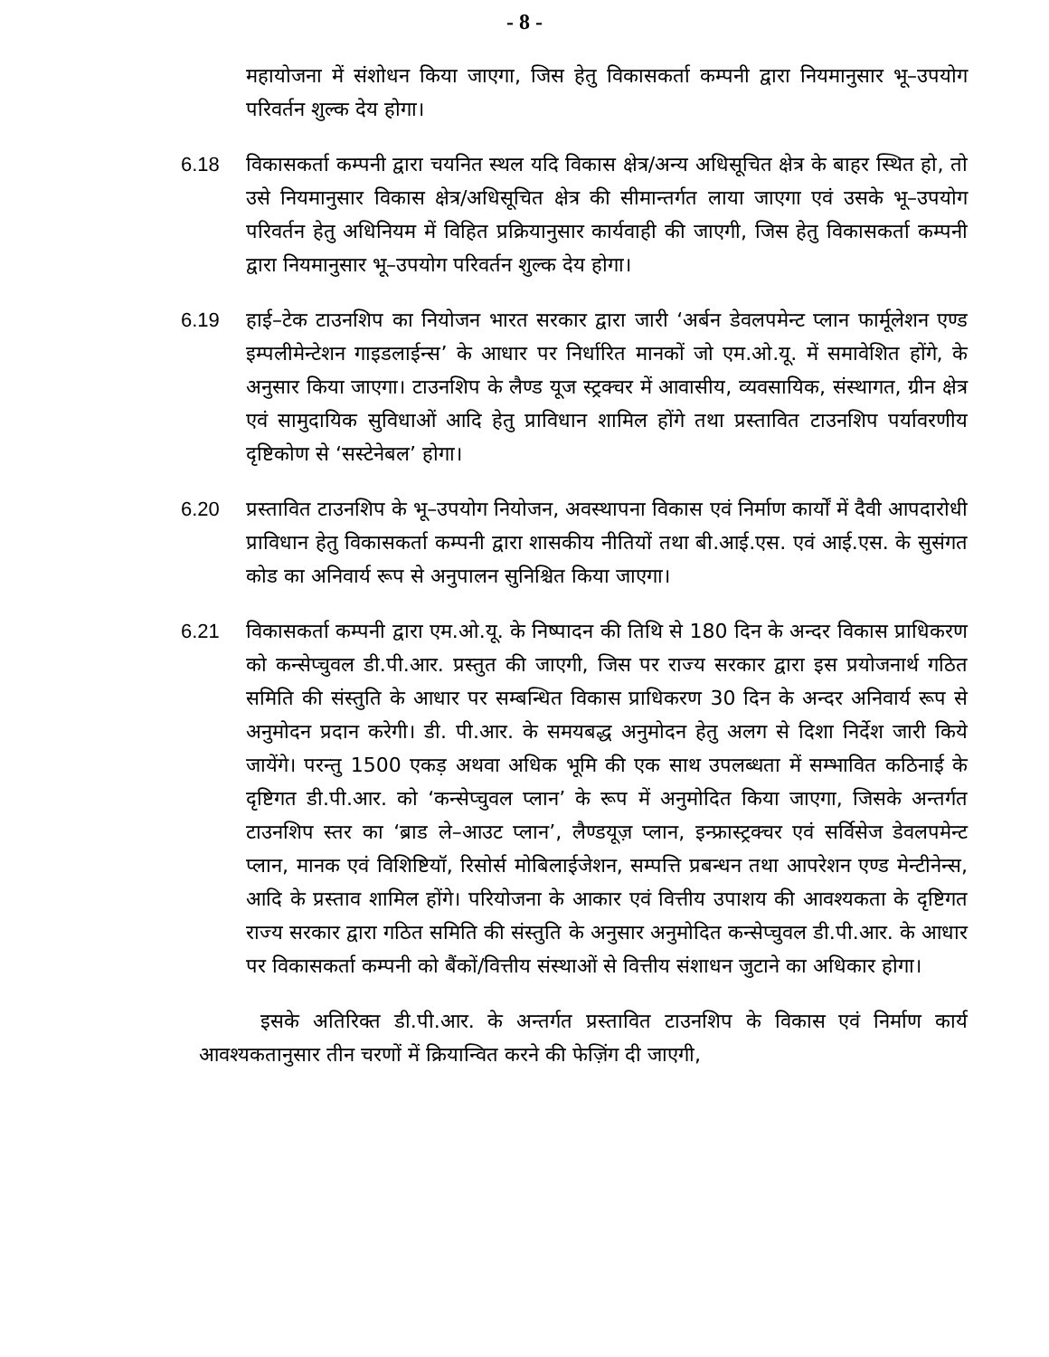- 8 -
महायोजना में संशोधन किया जाएगा, जिस हेतु विकासकर्ता कम्पनी द्वारा नियमानुसार भू–उपयोग परिवर्तन शुल्क देय होगा।
6.18 विकासकर्ता कम्पनी द्वारा चयनित स्थल यदि विकास क्षेत्र/अन्य अधिसूचित क्षेत्र के बाहर स्थित हो, तो उसे नियमानुसार विकास क्षेत्र/अधिसूचित क्षेत्र की सीमान्तर्गत लाया जाएगा एवं उसके भू–उपयोग परिवर्तन हेतु अधिनियम में विहित प्रक्रियानुसार कार्यवाही की जाएगी, जिस हेतु विकासकर्ता कम्पनी द्वारा नियमानुसार भू–उपयोग परिवर्तन शुल्क देय होगा।
6.19 हाई–टेक टाउनशिप का नियोजन भारत सरकार द्वारा जारी ‘अर्बन डेवलपमेन्ट प्लान फार्मूलेशन एण्ड इम्पलीमेन्टेशन गाइडलाईन्स’ के आधार पर निर्धारित मानकों जो एम.ओ.यू. में समावेशित होंगे, के अनुसार किया जाएगा। टाउनशिप के लैण्ड यूज स्ट्रक्चर में आवासीय, व्यवसायिक, संस्थागत, ग्रीन क्षेत्र एवं सामुदायिक सुविधाओं आदि हेतु प्राविधान शामिल होंगे तथा प्रस्तावित टाउनशिप पर्यावरणीय दृष्टिकोण से ‘सस्टेनेबल’ होगा।
6.20 प्रस्तावित टाउनशिप के भू–उपयोग नियोजन, अवस्थापना विकास एवं निर्माण कार्यों में दैवी आपदारोधी प्राविधान हेतु विकासकर्ता कम्पनी द्वारा शासकीय नीतियों तथा बी.आई.एस. एवं आई.एस. के सुसंगत कोड का अनिवार्य रूप से अनुपालन सुनिश्चित किया जाएगा।
6.21 विकासकर्ता कम्पनी द्वारा एम.ओ.यू. के निष्पादन की तिथि से 180 दिन के अन्दर विकास प्राधिकरण को कन्सेप्चुवल डी.पी.आर. प्रस्तुत की जाएगी, जिस पर राज्य सरकार द्वारा इस प्रयोजनार्थ गठित समिति की संस्तुति के आधार पर सम्बन्धित विकास प्राधिकरण 30 दिन के अन्दर अनिवार्य रूप से अनुमोदन प्रदान करेगी। डी. पी.आर. के समयबद्ध अनुमोदन हेतु अलग से दिशा निर्देश जारी किये जायेंगे। परन्तु 1500 एकड़ अथवा अधिक भूमि की एक साथ उपलब्धता में सम्भावित कठिनाई के दृष्टिगत डी.पी.आर. को ‘कन्सेप्चुवल प्लान’ के रूप में अनुमोदित किया जाएगा, जिसके अन्तर्गत टाउनशिप स्तर का ‘ब्राड ले–आउट प्लान’, लैण्डयूज़ प्लान, इन्फ्रास्ट्रक्चर एवं सर्विसेज डेवलपमेन्ट प्लान, मानक एवं विशिष्टियॉ, रिसोर्स मोबिलाईजेशन, सम्पत्ति प्रबन्धन तथा आपरेशन एण्ड मेन्टीनेन्स, आदि के प्रस्ताव शामिल होंगे। परियोजना के आकार एवं वित्तीय उपाशय की आवश्यकता के दृष्टिगत राज्य सरकार द्वारा गठित समिति की संस्तुति के अनुसार अनुमोदित कन्सेप्चुवल डी.पी.आर. के आधार पर विकासकर्ता कम्पनी को बैंकों/वित्तीय संस्थाओं से वित्तीय संशाधन जुटाने का अधिकार होगा।
इसके अतिरिक्त डी.पी.आर. के अन्तर्गत प्रस्तावित टाउनशिप के विकास एवं निर्माण कार्य आवश्यकतानुसार तीन चरणों में क्रियान्वित करने की फेज़िंग दी जाएगी,